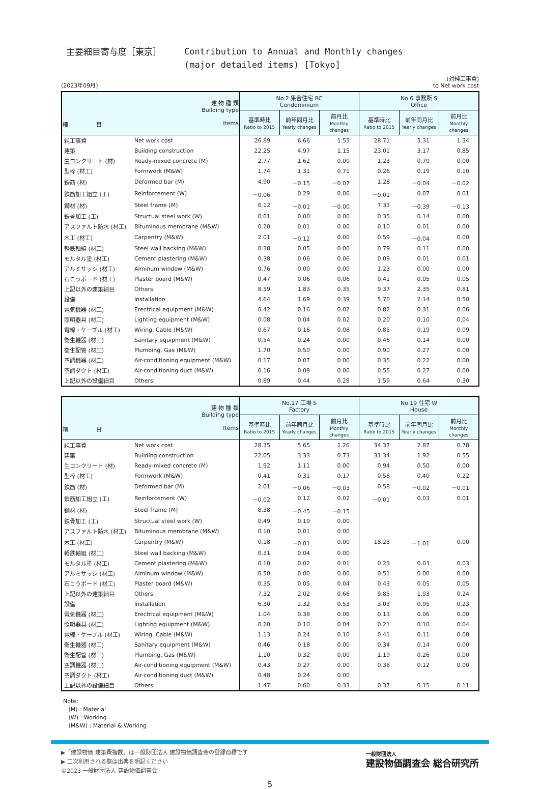主要細目寄与度［東京］ Contribution to Annual and Monthly changes
(major detailed items) [Tokyo]
(2023年09月) (対純工事費)
to Net work cost
| 建 物 種 類 Building type 細 目 Items | | No.2 集合住宅 RC Condominium | | | No.6 事務所 S Office | | |
| --- | --- | --- | --- | --- | --- | --- | --- |
| | | 基準時比 Ratio to 2015 | 前年同月比 Yearly changes | 前月比 Monthly changes | 基準時比 Ratio to 2015 | 前年同月比 Yearly changes | 前月比 Monthly changes |
| 純工事費 | Net work cost | 26.89 | 6.66 | 1.55 | 28.71 | 5.31 | 1.34 |
| 建築 | Building construction | 22.25 | 4.97 | 1.15 | 23.01 | 3.17 | 0.85 |
| 生コンクリート (材) | Ready-mixed concrete (M) | 2.77 | 1.62 | 0.00 | 1.23 | 0.70 | 0.00 |
| 型枠 (材工) | Formwork (M&W) | 1.74 | 1.31 | 0.71 | 0.26 | 0.19 | 0.10 |
| 鉄筋 (材) | Deformed bar (M) | 4.90 | －0.15 | －0.07 | 1.28 | －0.04 | －0.02 |
| 鉄筋加工組立 (工) | Reinforcement (W) | －0.06 | 0.29 | 0.06 | －0.01 | 0.07 | 0.01 |
| 鋼材 (材) | Steel frame (M) | 0.12 | －0.01 | －0.00 | 7.33 | －0.39 | －0.13 |
| 鉄骨加工 (工) | Structual steel work (W) | 0.01 | 0.00 | 0.00 | 0.35 | 0.14 | 0.00 |
| アスファルト防水 (材工) | Bituminous membrane (M&W) | 0.20 | 0.01 | 0.00 | 0.10 | 0.01 | 0.00 |
| 木工 (材工) | Carpentry (M&W) | 2.01 | －0.12 | 0.00 | 0.59 | －0.04 | 0.00 |
| 軽鉄軸組 (材工) | Steel wall backing (M&W) | 0.38 | 0.05 | 0.00 | 0.79 | 0.11 | 0.00 |
| モルタル塗 (材工) | Cement plastering (M&W) | 0.38 | 0.06 | 0.06 | 0.09 | 0.01 | 0.01 |
| アルミサッシ (材工) | Alminum window (M&W) | 0.76 | 0.00 | 0.00 | 1.23 | 0.00 | 0.00 |
| 石こうボード (材工) | Plaster board (M&W) | 0.47 | 0.06 | 0.06 | 0.41 | 0.05 | 0.05 |
| 上記以外の建築細目 | Others | 8.59 | 1.83 | 0.35 | 9.37 | 2.35 | 0.81 |
| 設備 | Installation | 4.64 | 1.69 | 0.39 | 5.70 | 2.14 | 0.50 |
| 電気機器 (材工) | Erectrical equipment (M&W) | 0.42 | 0.16 | 0.02 | 0.82 | 0.31 | 0.06 |
| 照明器具 (材工) | Lighting equipment (M&W) | 0.08 | 0.04 | 0.02 | 0.20 | 0.10 | 0.04 |
| 電線・ケーブル (材工) | Wiring, Cable (M&W) | 0.67 | 0.16 | 0.08 | 0.85 | 0.19 | 0.09 |
| 衛生機器 (材工) | Sanitary equipment (M&W) | 0.54 | 0.24 | 0.00 | 0.46 | 0.14 | 0.00 |
| 衛生配管 (材工) | Plumbing, Gas (M&W) | 1.70 | 0.50 | 0.00 | 0.90 | 0.27 | 0.00 |
| 空調機器 (材工) | Air-conditioning equipment (M&W) | 0.17 | 0.07 | 0.00 | 0.35 | 0.22 | 0.00 |
| 空調ダクト (材工) | Air-conditioning duct (M&W) | 0.16 | 0.08 | 0.00 | 0.55 | 0.27 | 0.00 |
| 上記以外の設備細目 | Others | 0.89 | 0.44 | 0.28 | 1.59 | 0.64 | 0.30 |
| 建 物 種 類 Building type 細 目 Items | | No.17 工場 S Factory | | | No.19 住宅 W House | | |
| --- | --- | --- | --- | --- | --- | --- | --- |
| | | 基準時比 Ratio to 2015 | 前年同月比 Yearly changes | 前月比 Monthly changes | 基準時比 Ratio to 2015 | 前年同月比 Yearly changes | 前月比 Monthly changes |
| 純工事費 | Net work cost | 28.35 | 5.65 | 1.26 | 34.37 | 2.87 | 0.78 |
| 建築 | Building construction | 22.05 | 3.33 | 0.73 | 31.34 | 1.92 | 0.55 |
| 生コンクリート (材) | Ready-mixed concrete (M) | 1.92 | 1.11 | 0.00 | 0.94 | 0.50 | 0.00 |
| 型枠 (材工) | Formwork (M&W) | 0.41 | 0.31 | 0.17 | 0.58 | 0.40 | 0.22 |
| 鉄筋 (材) | Deformed bar (M) | 2.01 | －0.06 | －0.03 | 0.58 | －0.02 | －0.01 |
| 鉄筋加工組立 (工) | Reinforcement (W) | －0.02 | 0.12 | 0.02 | －0.01 | 0.03 | 0.01 |
| 鋼材 (材) | Steel frame (M) | 8.38 | －0.45 | －0.15 | | | |
| 鉄骨加工 (工) | Structual steel work (W) | 0.49 | 0.19 | 0.00 | | | |
| アスファルト防水 (材工) | Bituminous membrane (M&W) | 0.10 | 0.01 | 0.00 | | | |
| 木工 (材工) | Carpentry (M&W) | 0.18 | －0.01 | 0.00 | 18.23 | －1.01 | 0.00 |
| 軽鉄軸組 (材工) | Steel wall backing (M&W) | 0.31 | 0.04 | 0.00 | | | |
| モルタル塗 (材工) | Cement plastering (M&W) | 0.10 | 0.02 | 0.01 | 0.23 | 0.03 | 0.03 |
| アルミサッシ (材工) | Alminum window (M&W) | 0.50 | 0.00 | 0.00 | 0.51 | 0.00 | 0.00 |
| 石こうボード (材工) | Plaster board (M&W) | 0.35 | 0.05 | 0.04 | 0.43 | 0.05 | 0.05 |
| 上記以外の建築細目 | Others | 7.32 | 2.02 | 0.66 | 9.85 | 1.93 | 0.24 |
| 設備 | Installation | 6.30 | 2.32 | 0.53 | 3.03 | 0.95 | 0.23 |
| 電気機器 (材工) | Erectrical equipment (M&W) | 1.04 | 0.38 | 0.06 | 0.13 | 0.06 | 0.00 |
| 照明器具 (材工) | Lighting equipment (M&W) | 0.20 | 0.10 | 0.04 | 0.21 | 0.10 | 0.04 |
| 電線・ケーブル (材工) | Wiring, Cable (M&W) | 1.13 | 0.24 | 0.10 | 0.41 | 0.11 | 0.08 |
| 衛生機器 (材工) | Sanitary equipment (M&W) | 0.46 | 0.18 | 0.00 | 0.34 | 0.14 | 0.00 |
| 衛生配管 (材工) | Plumbing, Gas (M&W) | 1.10 | 0.32 | 0.00 | 1.19 | 0.26 | 0.00 |
| 空調機器 (材工) | Air-conditioning equipment (M&W) | 0.43 | 0.27 | 0.00 | 0.38 | 0.12 | 0.00 |
| 空調ダクト (材工) | Air-conditioning duct (M&W) | 0.48 | 0.24 | 0.00 | | | |
| 上記以外の設備細目 | Others | 1.47 | 0.60 | 0.33 | 0.37 | 0.15 | 0.11 |
Note:
(M) : Material
(W) : Working
(M&W) : Material & Working
▶「建設物価 建築費指数」は一般財団法人 建設物価調査会の登録商標です
▶ 二次利用される際は出典を明記ください
©2023 一般財団法人 建設物価調査会
一般財団法人
建設物価調査会 総合研究所
5